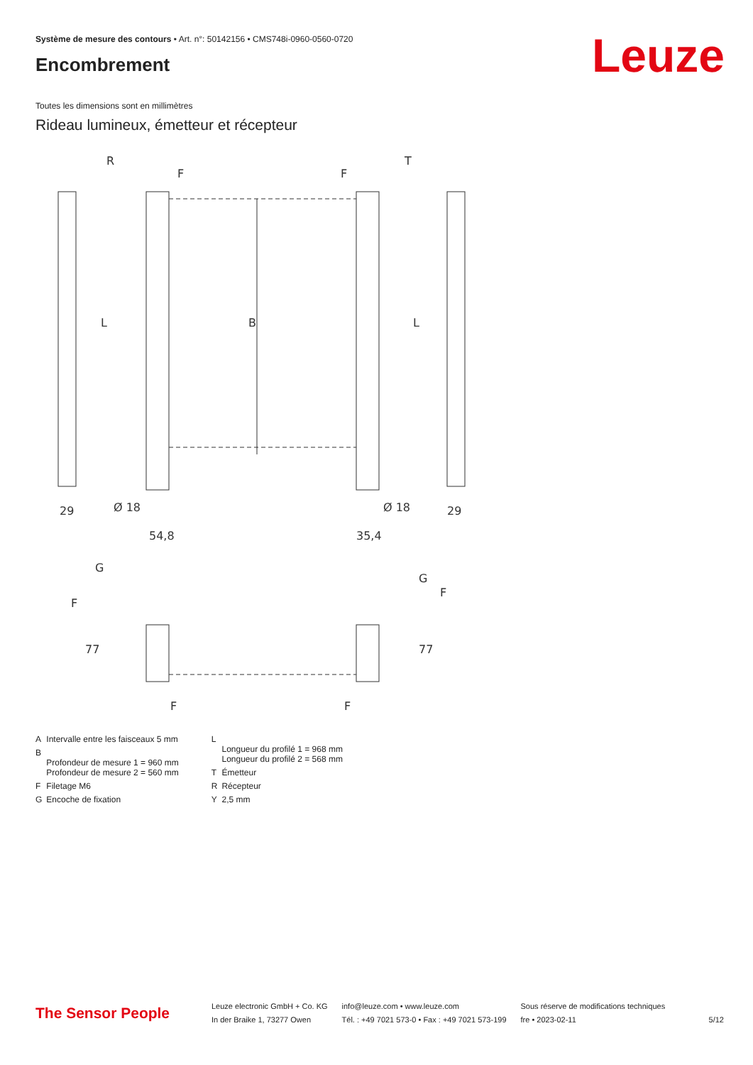Système de mesure des contours • Art. n°: 50142156 • CMS748i-0960-0560-0720
Encombrement Leuze
Toutes les dimensions sont en millimètres
Rideau lumineux, émetteur et récepteur
R
T
F
F
29
29
Ø 18
Ø 18
54,8
35,4
B
L
L
G
G
F
F
F
F
77
77
| A | Intervalle entre les faisceaux 5 mm |
| B | Profondeur de mesure 1 = 960 mm Profondeur de mesure 2 = 560 mm |
| F | Filetage M6 |
| G | Encoche de fixation |
| L | Longueur du profilé 1 = 968 mm Longueur du profilé 2 = 568 mm |
| T | Émetteur |
| R | Récepteur |
| Y | 2,5 mm |
The Sensor People
Leuze electronic GmbH + Co. KG
In der Braike 1, 73277 Owen
info@leuze.com • www.leuze.com
Tél. : +49 7021 573-0 • Fax : +49 7021 573-199
Sous réserve de modifications techniques
fre • 2023-02-11
5/12